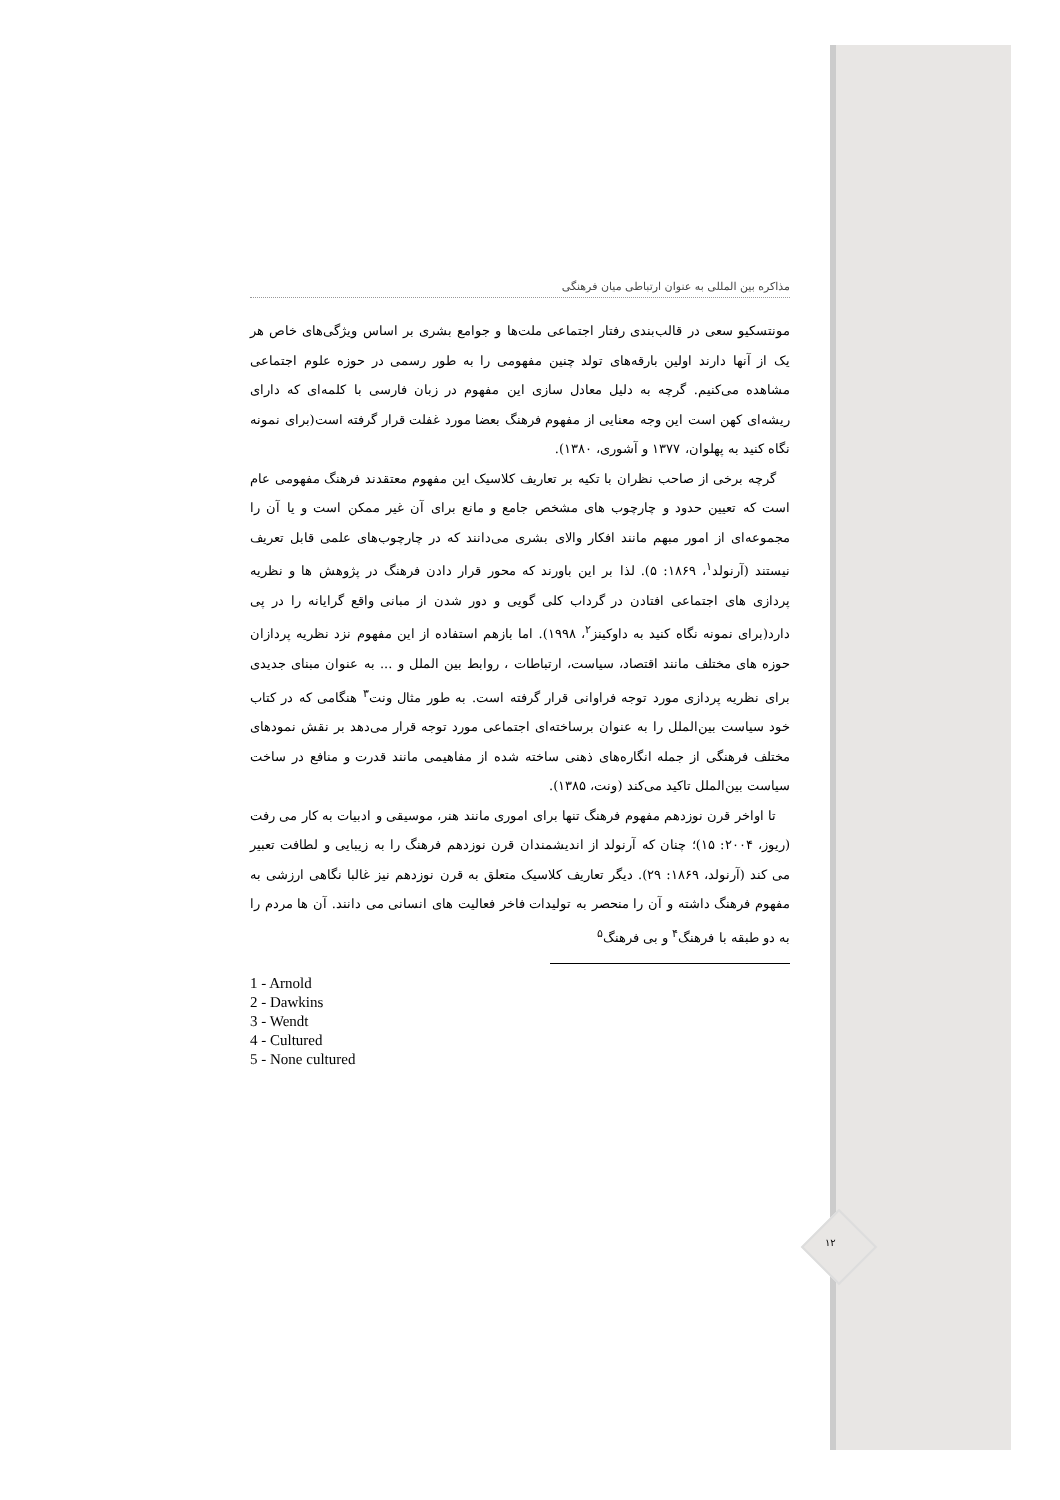مذاکره بین المللی به عنوان ارتباطی میان فرهنگی
مونتسکیو سعی در قالب‌بندی رفتار اجتماعی ملت‌ها و جوامع بشری بر اساس ویژگی‌های خاص هر یک از آنها دارند اولین بارقه‌های تولد چنین مفهومی را به طور رسمی در حوزه علوم اجتماعی مشاهده می‌کنیم. گرچه به دلیل معادل سازی این مفهوم در زبان فارسی با کلمه‌ای که دارای ریشه‌ای کهن است این وجه معنایی از مفهوم فرهنگ بعضا مورد غفلت قرار گرفته است(برای نمونه نگاه کنید به پهلوان، ۱۳۷۷ و آشوری، ۱۳۸۰).
گرچه برخی از صاحب نظران با تکیه بر تعاریف کلاسیک این مفهوم معتقدند فرهنگ مفهومی عام است که تعیین حدود و چارچوب های مشخص جامع و مانع برای آن غیر ممکن است و یا آن را مجموعه‌ای از امور مبهم مانند افکار والای بشری می‌دانند که در چارچوب‌های علمی قابل تعریف نیستند (آرنولد<sup>۱</sup>، ۱۸۶۹: ۵). لذا بر این باورند که محور قرار دادن فرهنگ در پژوهش ها و نظریه پردازی های اجتماعی افتادن در گرداب کلی گویی و دور شدن از مبانی واقع گرایانه را در پی دارد(برای نمونه نگاه کنید به داوکینز<sup>۲</sup>، ۱۹۹۸). اما بازهم استفاده از این مفهوم نزد نظریه پردازان حوزه های مختلف مانند اقتصاد، سیاست، ارتباطات ، روابط بین الملل و ... به عنوان مبنای جدیدی برای نظریه پردازی مورد توجه فراوانی قرار گرفته است. به طور مثال ونت<sup>۳</sup> هنگامی که در کتاب خود سیاست بین‌الملل را به عنوان برساخته‌ای اجتماعی مورد توجه قرار می‌دهد بر نقش نمودهای مختلف فرهنگی از جمله انگاره‌های ذهنی ساخته شده از مفاهیمی مانند قدرت و منافع در ساخت سیاست بین‌الملل تاکید می‌کند (ونت، ۱۳۸۵).
تا اواخر قرن نوزدهم مفهوم فرهنگ تنها برای اموری مانند هنر، موسیقی و ادبیات به کار می رفت (ریوز، ۲۰۰۴: ۱۵)؛ چنان که آرنولد از اندیشمندان قرن نوزدهم فرهنگ را به زیبایی و لطافت تعبیر می کند (آرنولد، ۱۸۶۹: ۲۹). دیگر تعاریف کلاسیک متعلق به قرن نوزدهم نیز غالبا نگاهی ارزشی به مفهوم فرهنگ داشته و آن را منحصر به تولیدات فاخر فعالیت های انسانی می دانند. آن ها مردم را به دو طبقه با فرهنگ<sup>۴</sup> و بی فرهنگ<sup>۵</sup>
1 - Arnold
2 - Dawkins
3 - Wendt
4 - Cultured
5 - None cultured
۱۲